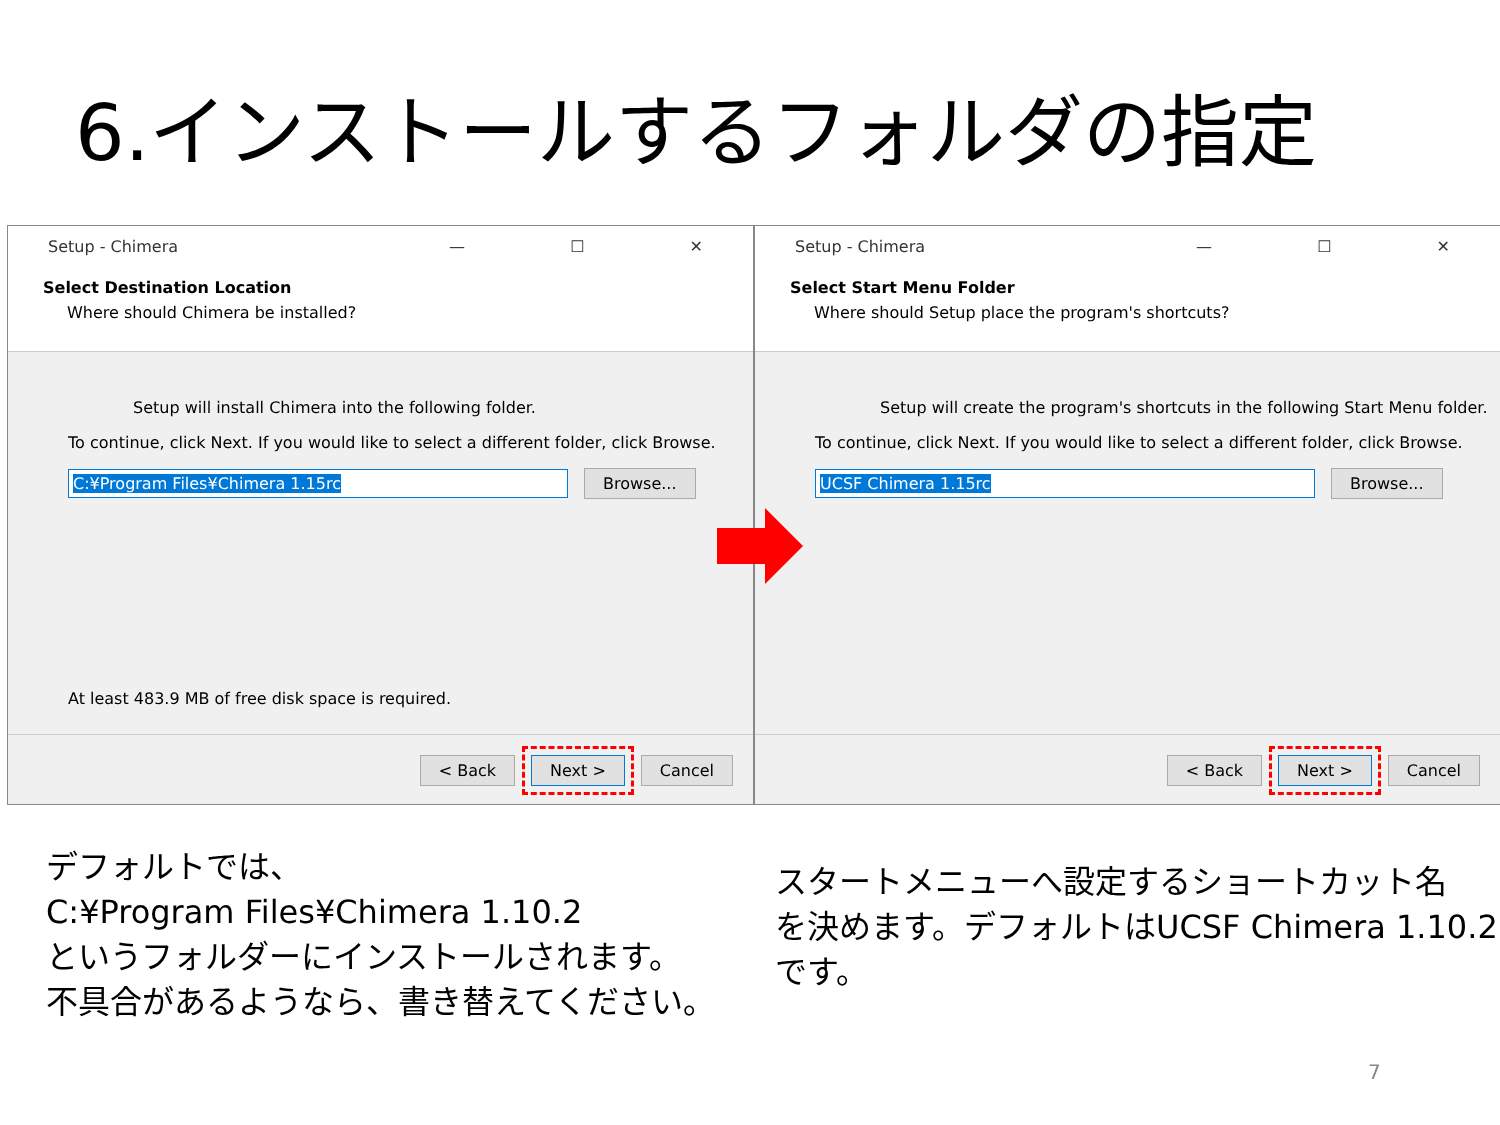6.インストールするフォルダの指定
Setup - Chimera — ☐ ✕
Select Destination Location
Where should Chimera be installed?
Setup will install Chimera into the following folder.
To continue, click Next. If you would like to select a different folder, click Browse.
C:¥Program Files¥Chimera 1.15rc Browse...
At least 483.9 MB of free disk space is required.
< Back Next > Cancel
Setup - Chimera — ☐ ✕
Select Start Menu Folder
Where should Setup place the program's shortcuts?
Setup will create the program's shortcuts in the following Start Menu folder.
To continue, click Next. If you would like to select a different folder, click Browse.
UCSF Chimera 1.15rc Browse...
< Back Next > Cancel
デフォルトでは、
C:¥Program Files¥Chimera 1.10.2
というフォルダーにインストールされます。
不具合があるようなら、書き替えてください。
スタートメニューへ設定するショートカット名
を決めます。デフォルトはUCSF Chimera 1.10.2
です。
7